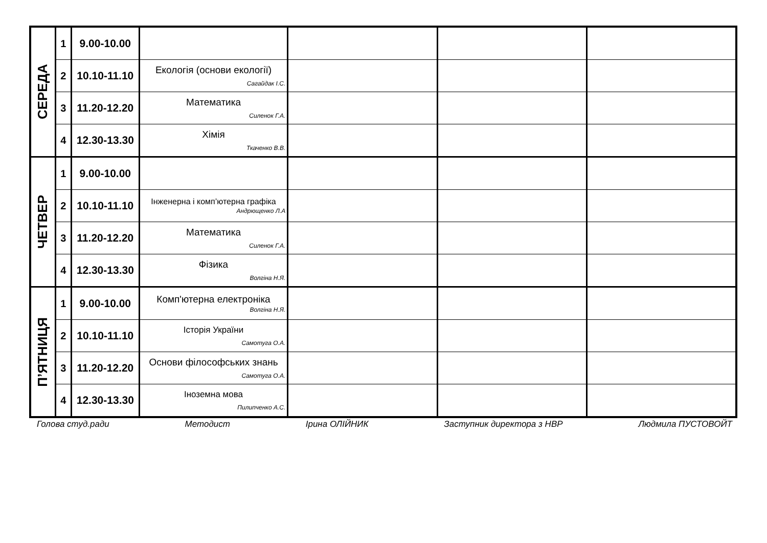| СЕРЕДА | 1 | 9.00-10.00 | | | | |
| | 2 | 10.10-11.10 | Екологія (основи екології) Сагайдак І.С. | | | |
| | 3 | 11.20-12.20 | Математика Силенок Г.А. | | | |
| | 4 | 12.30-13.30 | Хімія Ткаченко В.В. | | | |
| ЧЕТВЕР | 1 | 9.00-10.00 | | | | |
| | 2 | 10.10-11.10 | Інженерна і комп’ютерна графіка Андрющенко Л.А | | | |
| | 3 | 11.20-12.20 | Математика Силенок Г.А. | | | |
| | 4 | 12.30-13.30 | Фізика Волгіна Н.Я. | | | |
| П’ЯТНИЦЯ | 1 | 9.00-10.00 | Комп'ютерна електроніка Волгіна Н.Я. | | | |
| | 2 | 10.10-11.10 | Історія України Самотуга О.А. | | | |
| | 3 | 11.20-12.20 | Основи філософських знань Самотуга О.А. | | | |
| | 4 | 12.30-13.30 | Іноземна мова Пилипченко А.С. | | | |
Голова студ.ради Методист Ірина ОЛІЙНИК Заступник директора з НВР Людмила ПУСТОВОЙТ